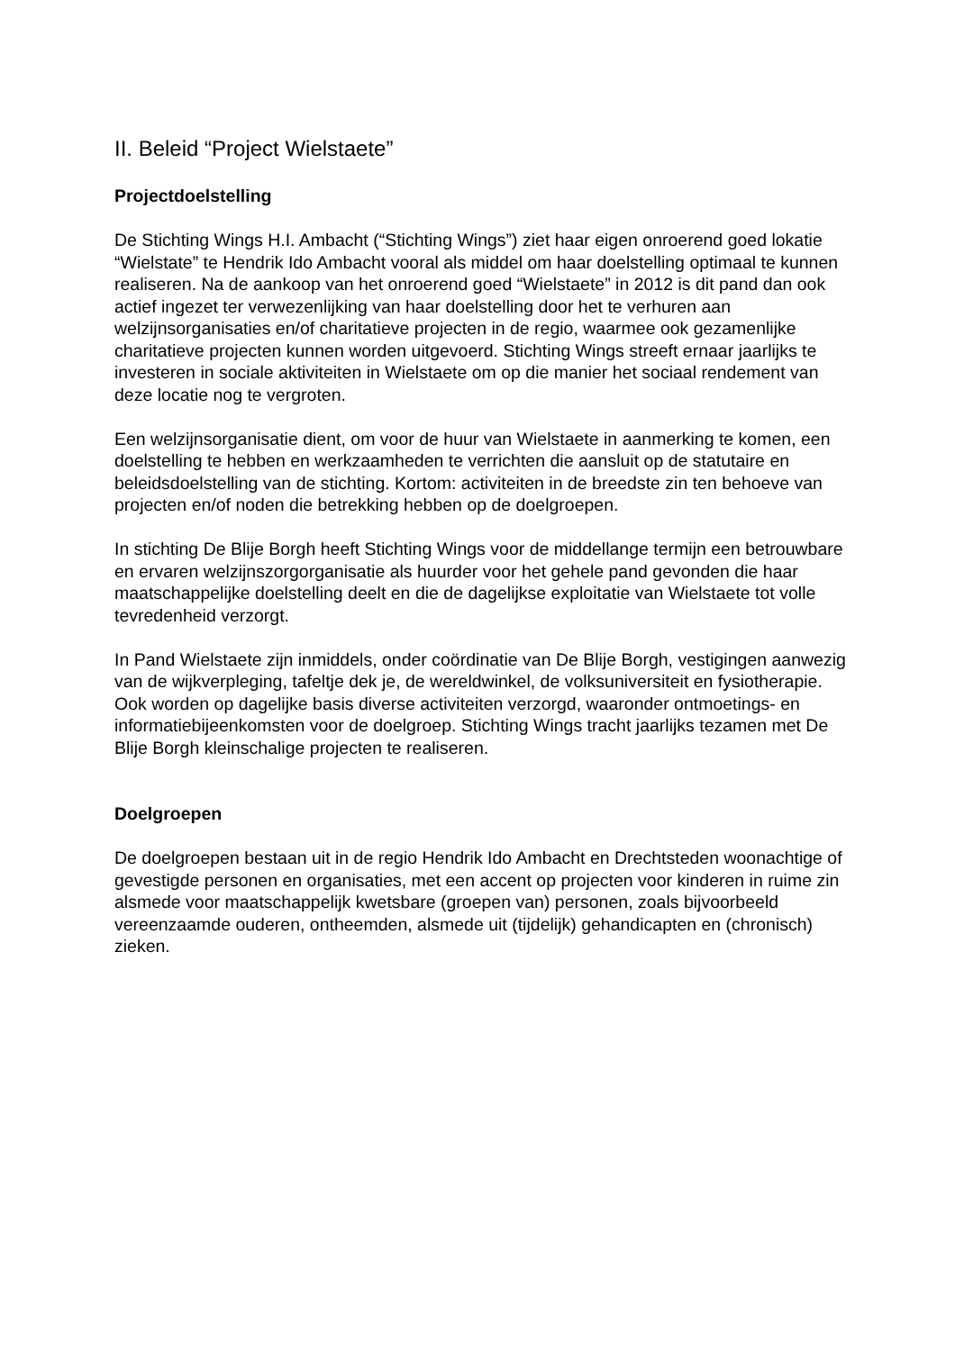II. Beleid “Project Wielstaete”
Projectdoelstelling
De Stichting Wings H.I. Ambacht (“Stichting Wings”) ziet haar eigen onroerend goed lokatie “Wielstate” te Hendrik Ido Ambacht vooral als middel om haar doelstelling optimaal te kunnen realiseren. Na de aankoop van het onroerend goed “Wielstaete” in 2012 is dit pand dan ook actief ingezet ter verwezenlijking van haar doelstelling door het te verhuren aan welzijnsorganisaties en/of charitatieve projecten in de regio, waarmee ook gezamenlijke charitatieve projecten kunnen worden uitgevoerd. Stichting Wings streeft ernaar jaarlijks te investeren in sociale aktiviteiten in Wielstaete om op die manier het sociaal rendement van deze locatie nog te vergroten.
Een welzijnsorganisatie dient, om voor de huur van Wielstaete in aanmerking te komen, een doelstelling te hebben en werkzaamheden te verrichten die aansluit op de statutaire en beleidsdoelstelling van de stichting. Kortom: activiteiten in de breedste zin ten behoeve van projecten en/of noden die betrekking hebben op de doelgroepen.
In stichting De Blije Borgh heeft Stichting Wings voor de middellange termijn een betrouwbare en ervaren welzijnszorgorganisatie als huurder voor het gehele pand gevonden die haar maatschappelijke doelstelling deelt en die de dagelijkse exploitatie van Wielstaete tot volle tevredenheid verzorgt.
In Pand Wielstaete zijn inmiddels, onder coördinatie van De Blije Borgh, vestigingen aanwezig van de wijkverpleging, tafeltje dek je, de wereldwinkel, de volksuniversiteit en fysiotherapie. Ook worden op dagelijke basis diverse activiteiten verzorgd, waaronder ontmoetings- en informatiebijeenkomsten voor de doelgroep. Stichting Wings tracht jaarlijks tezamen met De Blije Borgh kleinschalige projecten te realiseren.
Doelgroepen
De doelgroepen bestaan uit in de regio Hendrik Ido Ambacht en Drechtsteden woonachtige of gevestigde personen en organisaties, met een accent op projecten voor kinderen in ruime zin alsmede voor maatschappelijk kwetsbare (groepen van) personen, zoals bijvoorbeeld vereenzaamde ouderen, ontheemden, alsmede uit (tijdelijk) gehandicapten en (chronisch) zieken.